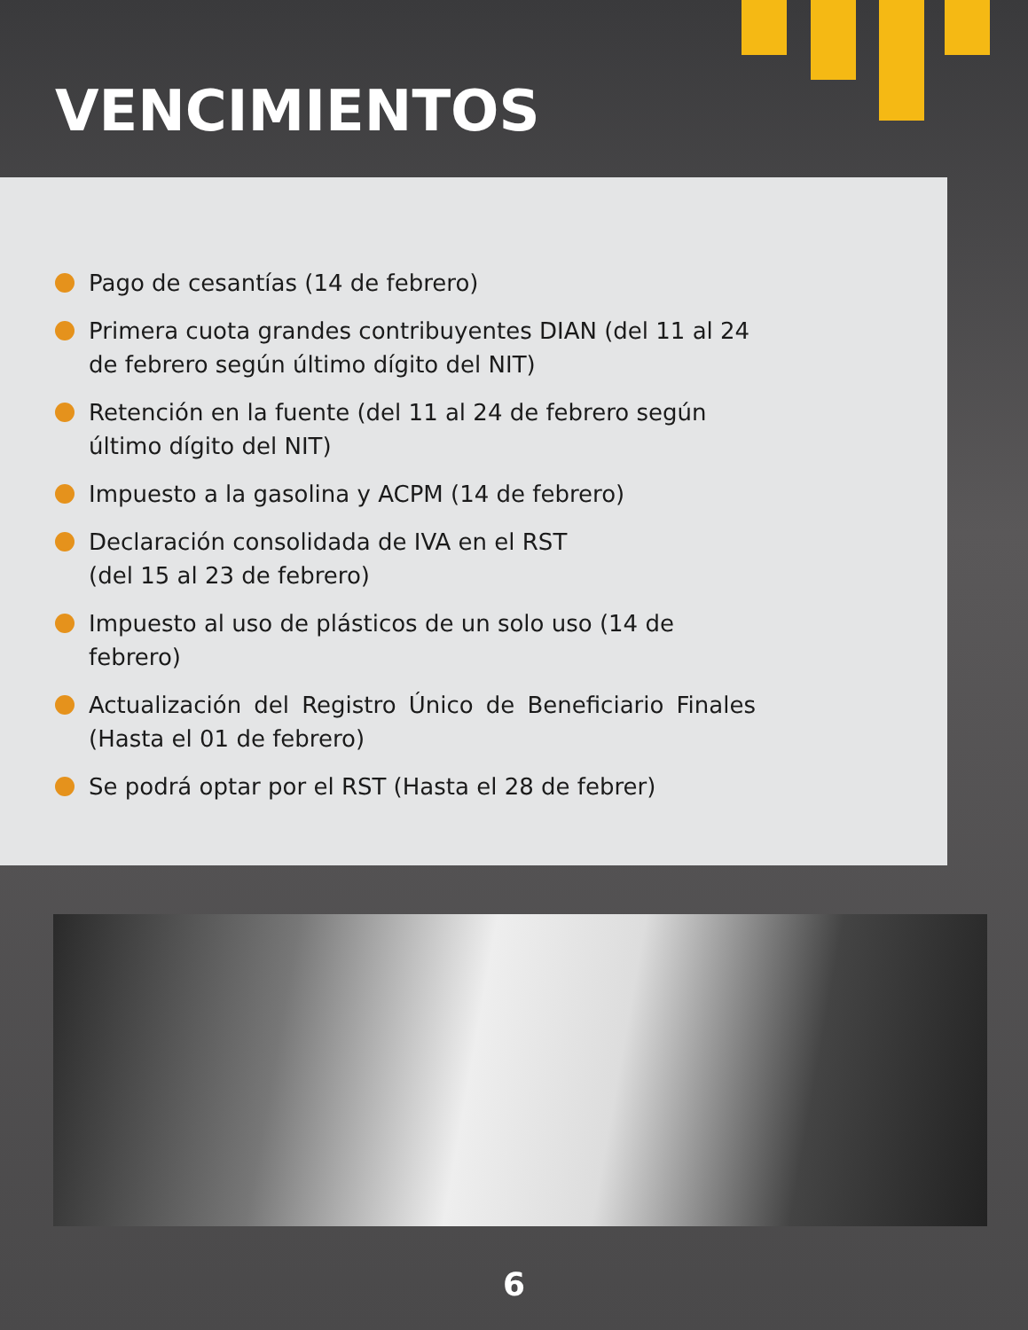VENCIMIENTOS
Pago de cesantías (14 de febrero)
Primera cuota grandes contribuyentes DIAN (del 11 al 24 de febrero según último dígito del NIT)
Retención en la fuente (del 11 al 24 de febrero según último dígito del NIT)
Impuesto a la gasolina y ACPM (14 de febrero)
Declaración consolidada de IVA en el RST
(del 15 al 23 de febrero)
Impuesto al uso de plásticos de un solo uso (14 de febrero)
Actualización del Registro Único de Beneficiario Finales (Hasta el 01 de febrero)
Se podrá optar por el RST (Hasta el 28 de febrer)
6